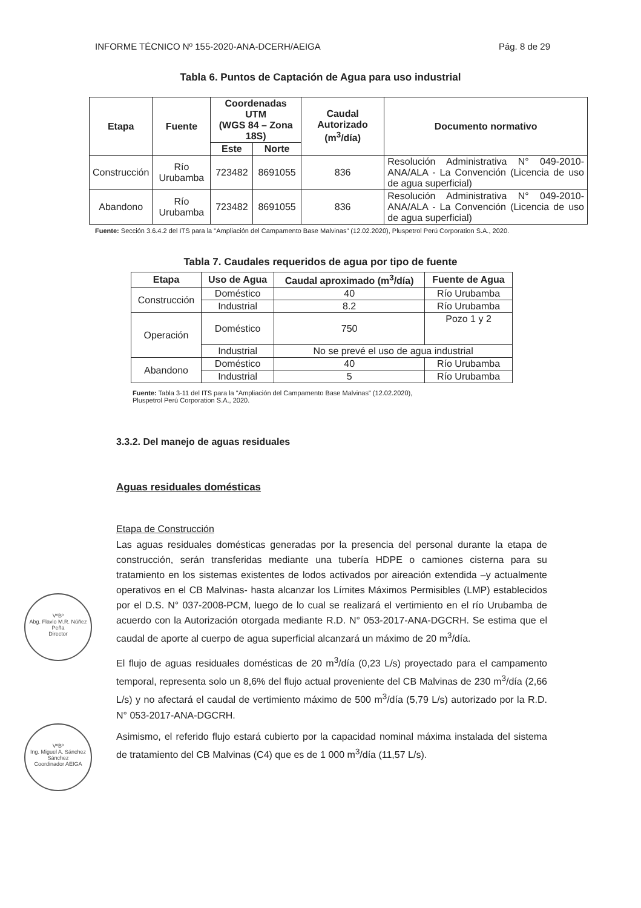INFORME TÉCNICO Nº 155-2020-ANA-DCERH/AEIGA Pág. 8 de 29
Tabla 6. Puntos de Captación de Agua para uso industrial
| Etapa | Fuente | Coordenadas UTM (WGS 84 – Zona 18S) | | Caudal Autorizado (m<sup>3</sup>/día) | Documento normativo |
| --- | --- | --- | --- | --- | --- |
| | | Este | Norte | | |
| Construcción | Río Urubamba | 723482 | 8691055 | 836 | Resolución Administrativa N° 049-2010-ANA/ALA - La Convención (Licencia de uso de agua superficial) |
| Abandono | Río Urubamba | 723482 | 8691055 | 836 | Resolución Administrativa N° 049-2010-ANA/ALA - La Convención (Licencia de uso de agua superficial) |
Fuente: Sección 3.6.4.2 del ITS para la "Ampliación del Campamento Base Malvinas" (12.02.2020), Pluspetrol Perú Corporation S.A., 2020.
Tabla 7. Caudales requeridos de agua por tipo de fuente
| Etapa | Uso de Agua | Caudal aproximado (m<sup>3</sup>/día) | Fuente de Agua |
| --- | --- | --- | --- |
| Construcción | Doméstico | 40 | Río Urubamba |
| | Industrial | 8.2 | Río Urubamba |
| Operación | Doméstico | 750 | Pozo 1 y 2 |
| | Industrial | No se prevé el uso de agua industrial | |
| Abandono | Doméstico | 40 | Río Urubamba |
| | Industrial | 5 | Río Urubamba |
Fuente: Tabla 3-11 del ITS para la "Ampliación del Campamento Base Malvinas" (12.02.2020),
Pluspetrol Perú Corporation S.A., 2020.
3.3.2. Del manejo de aguas residuales
Aguas residuales domésticas
Etapa de Construcción
Las aguas residuales domésticas generadas por la presencia del personal durante la etapa de construcción, serán transferidas mediante una tubería HDPE o camiones cisterna para su tratamiento en los sistemas existentes de lodos activados por aireación extendida –y actualmente operativos en el CB Malvinas- hasta alcanzar los Límites Máximos Permisibles (LMP) establecidos por el D.S. N° 037-2008-PCM, luego de lo cual se realizará el vertimiento en el río Urubamba de acuerdo con la Autorización otorgada mediante R.D. N° 053-2017-ANA-DGCRH. Se estima que el caudal de aporte al cuerpo de agua superficial alcanzará un máximo de 20 m<sup>3</sup>/día.
El flujo de aguas residuales domésticas de 20 m<sup>3</sup>/día (0,23 L/s) proyectado para el campamento temporal, representa solo un 8,6% del flujo actual proveniente del CB Malvinas de 230 m<sup>3</sup>/día (2,66 L/s) y no afectará el caudal de vertimiento máximo de 500 m<sup>3</sup>/día (5,79 L/s) autorizado por la R.D. N° 053-2017-ANA-DGCRH.
Asimismo, el referido flujo estará cubierto por la capacidad nominal máxima instalada del sistema de tratamiento del CB Malvinas (C4) que es de 1 000 m<sup>3</sup>/día (11,57 L/s).
VºBº
Abg. Flavio M.R. Núñez Peña
Director
VºBº
Ing. Miguel A. Sánchez Sánchez
Coordinador AEIGA